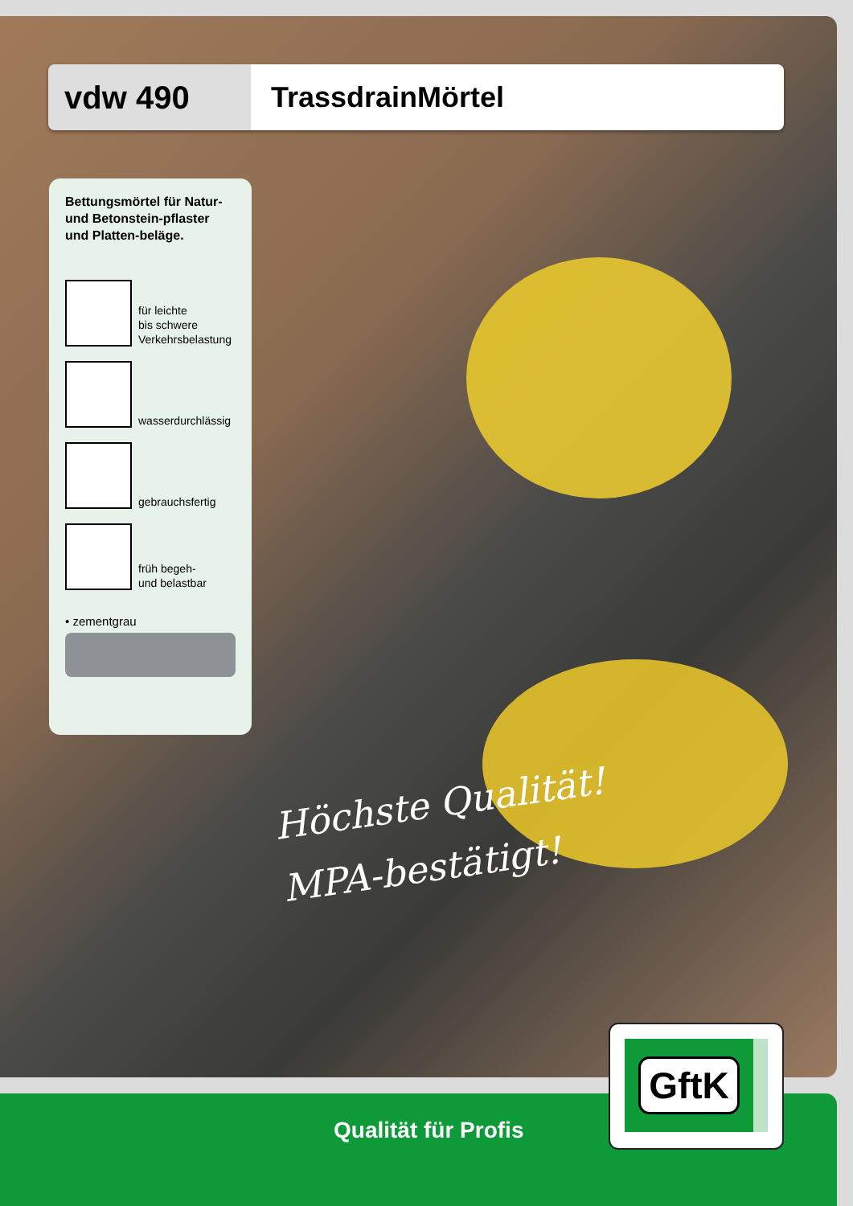vdw 490 TrassdrainMörtel
Bettungsmörtel für Natur- und Betonstein-pflaster und Platten-beläge.
für leichte
bis schwere
Verkehrsbelastung
wasserdurchlässig
gebrauchsfertig
früh begeh-
und belastbar
• zementgrau
Höchste Qualität!
MPA-bestätigt!
Qualität für Profis
GftK